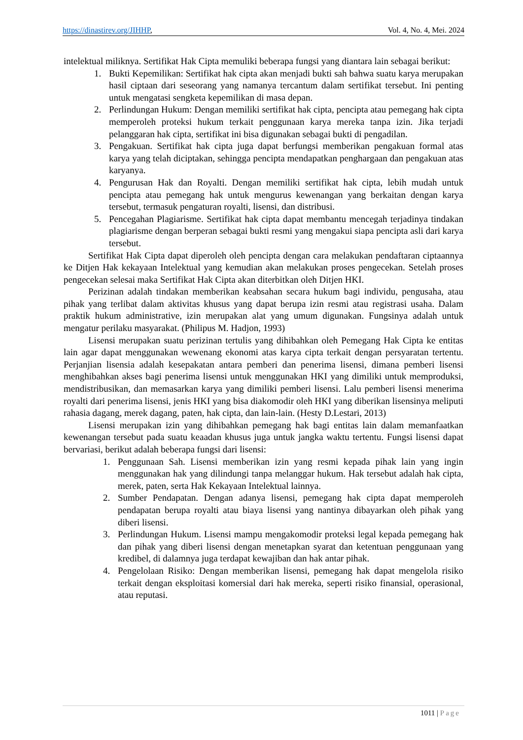https://dinastirev.org/JIHHP, Vol. 4, No. 4, Mei. 2024
intelektual miliknya. Sertifikat Hak Cipta memuliki beberapa fungsi yang diantara lain sebagai berikut:
1. Bukti Kepemilikan: Sertifikat hak cipta akan menjadi bukti sah bahwa suatu karya merupakan hasil ciptaan dari seseorang yang namanya tercantum dalam sertifikat tersebut. Ini penting untuk mengatasi sengketa kepemilikan di masa depan.
2. Perlindungan Hukum: Dengan memiliki sertifikat hak cipta, pencipta atau pemegang hak cipta memperoleh proteksi hukum terkait penggunaan karya mereka tanpa izin. Jika terjadi pelanggaran hak cipta, sertifikat ini bisa digunakan sebagai bukti di pengadilan.
3. Pengakuan. Sertifikat hak cipta juga dapat berfungsi memberikan pengakuan formal atas karya yang telah diciptakan, sehingga pencipta mendapatkan penghargaan dan pengakuan atas karyanya.
4. Pengurusan Hak dan Royalti. Dengan memiliki sertifikat hak cipta, lebih mudah untuk pencipta atau pemegang hak untuk mengurus kewenangan yang berkaitan dengan karya tersebut, termasuk pengaturan royalti, lisensi, dan distribusi.
5. Pencegahan Plagiarisme. Sertifikat hak cipta dapat membantu mencegah terjadinya tindakan plagiarisme dengan berperan sebagai bukti resmi yang mengakui siapa pencipta asli dari karya tersebut.
Sertifikat Hak Cipta dapat diperoleh oleh pencipta dengan cara melakukan pendaftaran ciptaannya ke Ditjen Hak kekayaan Intelektual yang kemudian akan melakukan proses pengecekan. Setelah proses pengecekan selesai maka Sertifikat Hak Cipta akan diterbitkan oleh Ditjen HKI.
Perizinan adalah tindakan memberikan keabsahan secara hukum bagi individu, pengusaha, atau pihak yang terlibat dalam aktivitas khusus yang dapat berupa izin resmi atau registrasi usaha. Dalam praktik hukum administrative, izin merupakan alat yang umum digunakan. Fungsinya adalah untuk mengatur perilaku masyarakat. (Philipus M. Hadjon, 1993)
Lisensi merupakan suatu perizinan tertulis yang dihibahkan oleh Pemegang Hak Cipta ke entitas lain agar dapat menggunakan wewenang ekonomi atas karya cipta terkait dengan persyaratan tertentu. Perjanjian lisensia adalah kesepakatan antara pemberi dan penerima lisensi, dimana pemberi lisensi menghibahkan akses bagi penerima lisensi untuk menggunakan HKI yang dimiliki untuk memproduksi, mendistribusikan, dan memasarkan karya yang dimiliki pemberi lisensi. Lalu pemberi lisensi menerima royalti dari penerima lisensi, jenis HKI yang bisa diakomodir oleh HKI yang diberikan lisensinya meliputi rahasia dagang, merek dagang, paten, hak cipta, dan lain-lain. (Hesty D.Lestari, 2013)
Lisensi merupakan izin yang dihibahkan pemegang hak bagi entitas lain dalam memanfaatkan kewenangan tersebut pada suatu keaadan khusus juga untuk jangka waktu tertentu. Fungsi lisensi dapat bervariasi, berikut adalah beberapa fungsi dari lisensi:
1. Penggunaan Sah. Lisensi memberikan izin yang resmi kepada pihak lain yang ingin menggunakan hak yang dilindungi tanpa melanggar hukum. Hak tersebut adalah hak cipta, merek, paten, serta Hak Kekayaan Intelektual lainnya.
2. Sumber Pendapatan. Dengan adanya lisensi, pemegang hak cipta dapat memperoleh pendapatan berupa royalti atau biaya lisensi yang nantinya dibayarkan oleh pihak yang diberi lisensi.
3. Perlindungan Hukum. Lisensi mampu mengakomodir proteksi legal kepada pemegang hak dan pihak yang diberi lisensi dengan menetapkan syarat dan ketentuan penggunaan yang kredibel, di dalamnya juga terdapat kewajiban dan hak antar pihak.
4. Pengelolaan Risiko: Dengan memberikan lisensi, pemegang hak dapat mengelola risiko terkait dengan eksploitasi komersial dari hak mereka, seperti risiko finansial, operasional, atau reputasi.
1011 | Page